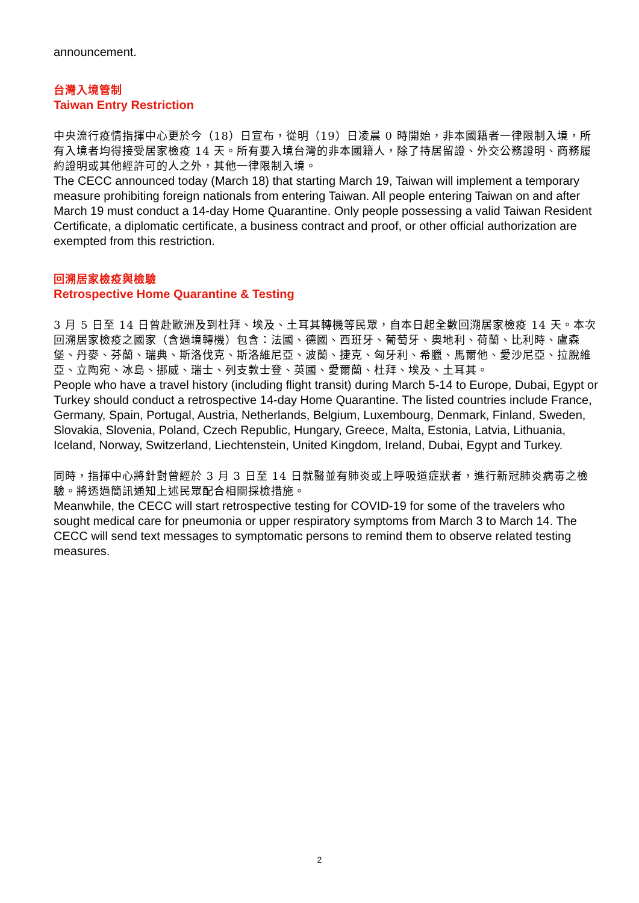announcement.
台灣入境管制
Taiwan Entry Restriction
中央流行疫情指揮中心更於今（18）日宣布，從明（19）日凌晨 0 時開始，非本國籍者一律限制入境，所有入境者均得接受居家檢疫 14 天。所有要入境台灣的非本國籍人，除了持居留證、外交公務證明、商務履約證明或其他經許可的人之外，其他一律限制入境。
The CECC announced today (March 18) that starting March 19, Taiwan will implement a temporary measure prohibiting foreign nationals from entering Taiwan. All people entering Taiwan on and after March 19 must conduct a 14-day Home Quarantine. Only people possessing a valid Taiwan Resident Certificate, a diplomatic certificate, a business contract and proof, or other official authorization are exempted from this restriction.
回溯居家檢疫與檢驗
Retrospective Home Quarantine & Testing
3 月 5 日至 14 日曾赴歐洲及到杜拜、埃及、土耳其轉機等民眾，自本日起全數回溯居家檢疫 14 天。本次回溯居家檢疫之國家（含過境轉機）包含：法國、德國、西班牙、葡萄牙、奧地利、荷蘭、比利時、盧森堡、丹麥、芬蘭、瑞典、斯洛伐克、斯洛維尼亞、波蘭、捷克、匈牙利、希臘、馬爾他、愛沙尼亞、拉脫維亞、立陶宛、冰島、挪威、瑞士、列支敦士登、英國、愛爾蘭、杜拜、埃及、土耳其。
People who have a travel history (including flight transit) during March 5-14 to Europe, Dubai, Egypt or Turkey should conduct a retrospective 14-day Home Quarantine. The listed countries include France, Germany, Spain, Portugal, Austria, Netherlands, Belgium, Luxembourg, Denmark, Finland, Sweden, Slovakia, Slovenia, Poland, Czech Republic, Hungary, Greece, Malta, Estonia, Latvia, Lithuania, Iceland, Norway, Switzerland, Liechtenstein, United Kingdom, Ireland, Dubai, Egypt and Turkey.
同時，指揮中心將針對曾經於 3 月 3 日至 14 日就醫並有肺炎或上呼吸道症狀者，進行新冠肺炎病毒之檢驗。將透過簡訊通知上述民眾配合相關採檢措施。
Meanwhile, the CECC will start retrospective testing for COVID-19 for some of the travelers who sought medical care for pneumonia or upper respiratory symptoms from March 3 to March 14. The CECC will send text messages to symptomatic persons to remind them to observe related testing measures.
2